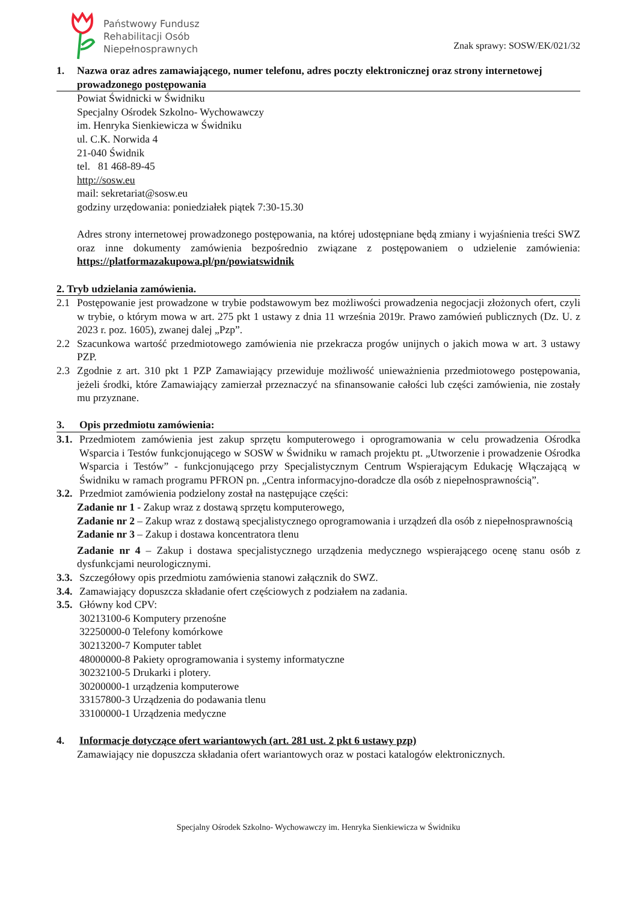Państwowy Fundusz
Rehabilitacji Osób
Niepełnosprawnych
Znak sprawy: SOSW/EK/021/32
1. Nazwa oraz adres zamawiającego, numer telefonu, adres poczty elektronicznej oraz strony internetowej prowadzonego postępowania
Powiat Świdnicki w Świdniku
Specjalny Ośrodek Szkolno- Wychowawczy
im. Henryka Sienkiewicza w Świdniku
ul. C.K. Norwida 4
21-040 Świdnik
tel. 81 468-89-45
http://sosw.eu
mail: sekretariat@sosw.eu
godziny urzędowania: poniedziałek piątek 7:30-15.30
Adres strony internetowej prowadzonego postępowania, na której udostępniane będą zmiany i wyjaśnienia treści SWZ oraz inne dokumenty zamówienia bezpośrednio związane z postępowaniem o udzielenie zamówienia: https://platformazakupowa.pl/pn/powiatswidnik
2. Tryb udzielania zamówienia.
2.1 Postępowanie jest prowadzone w trybie podstawowym bez możliwości prowadzenia negocjacji złożonych ofert, czyli w trybie, o którym mowa w art. 275 pkt 1 ustawy z dnia 11 września 2019r. Prawo zamówień publicznych (Dz. U. z 2023 r. poz. 1605), zwanej dalej „Pzp”.
2.2 Szacunkowa wartość przedmiotowego zamówienia nie przekracza progów unijnych o jakich mowa w art. 3 ustawy PZP.
2.3 Zgodnie z art. 310 pkt 1 PZP Zamawiający przewiduje możliwość unieważnienia przedmiotowego postępowania, jeżeli środki, które Zamawiający zamierzał przeznaczyć na sfinansowanie całości lub części zamówienia, nie zostały mu przyznane.
3. Opis przedmiotu zamówienia:
3.1.
Przedmiotem zamówienia jest zakup sprzętu komputerowego i oprogramowania w celu prowadzenia Ośrodka Wsparcia i Testów funkcjonującego w SOSW w Świdniku w ramach projektu pt. „Utworzenie i prowadzenie Ośrodka Wsparcia i Testów” - funkcjonującego przy Specjalistycznym Centrum Wspierającym Edukację Włączającą w Świdniku w ramach programu PFRON pn. „Centra informacyjno-doradcze dla osób z niepełnosprawnością”.
3.2.
Przedmiot zamówienia podzielony został na następujące części:
Zadanie nr 1 - Zakup wraz z dostawą sprzętu komputerowego,
Zadanie nr 2 – Zakup wraz z dostawą specjalistycznego oprogramowania i urządzeń dla osób z niepełnosprawnością
Zadanie nr 3 – Zakup i dostawa koncentratora tlenu
Zadanie nr 4 – Zakup i dostawa specjalistycznego urządzenia medycznego wspierającego ocenę stanu osób z dysfunkcjami neurologicznymi.
3.3.
Szczegółowy opis przedmiotu zamówienia stanowi załącznik do SWZ.
3.4.
Zamawiający dopuszcza składanie ofert częściowych z podziałem na zadania.
3.5.
Główny kod CPV:
30213100-6 Komputery przenośne
32250000-0 Telefony komórkowe
30213200-7 Komputer tablet
48000000-8 Pakiety oprogramowania i systemy informatyczne
30232100-5 Drukarki i plotery.
30200000-1 urządzenia komputerowe
33157800-3 Urządzenia do podawania tlenu
33100000-1 Urządzenia medyczne
4. Informacje dotyczące ofert wariantowych (art. 281 ust. 2 pkt 6 ustawy pzp)
Zamawiający nie dopuszcza składania ofert wariantowych oraz w postaci katalogów elektronicznych.
Specjalny Ośrodek Szkolno- Wychowawczy im. Henryka Sienkiewicza w Świdniku